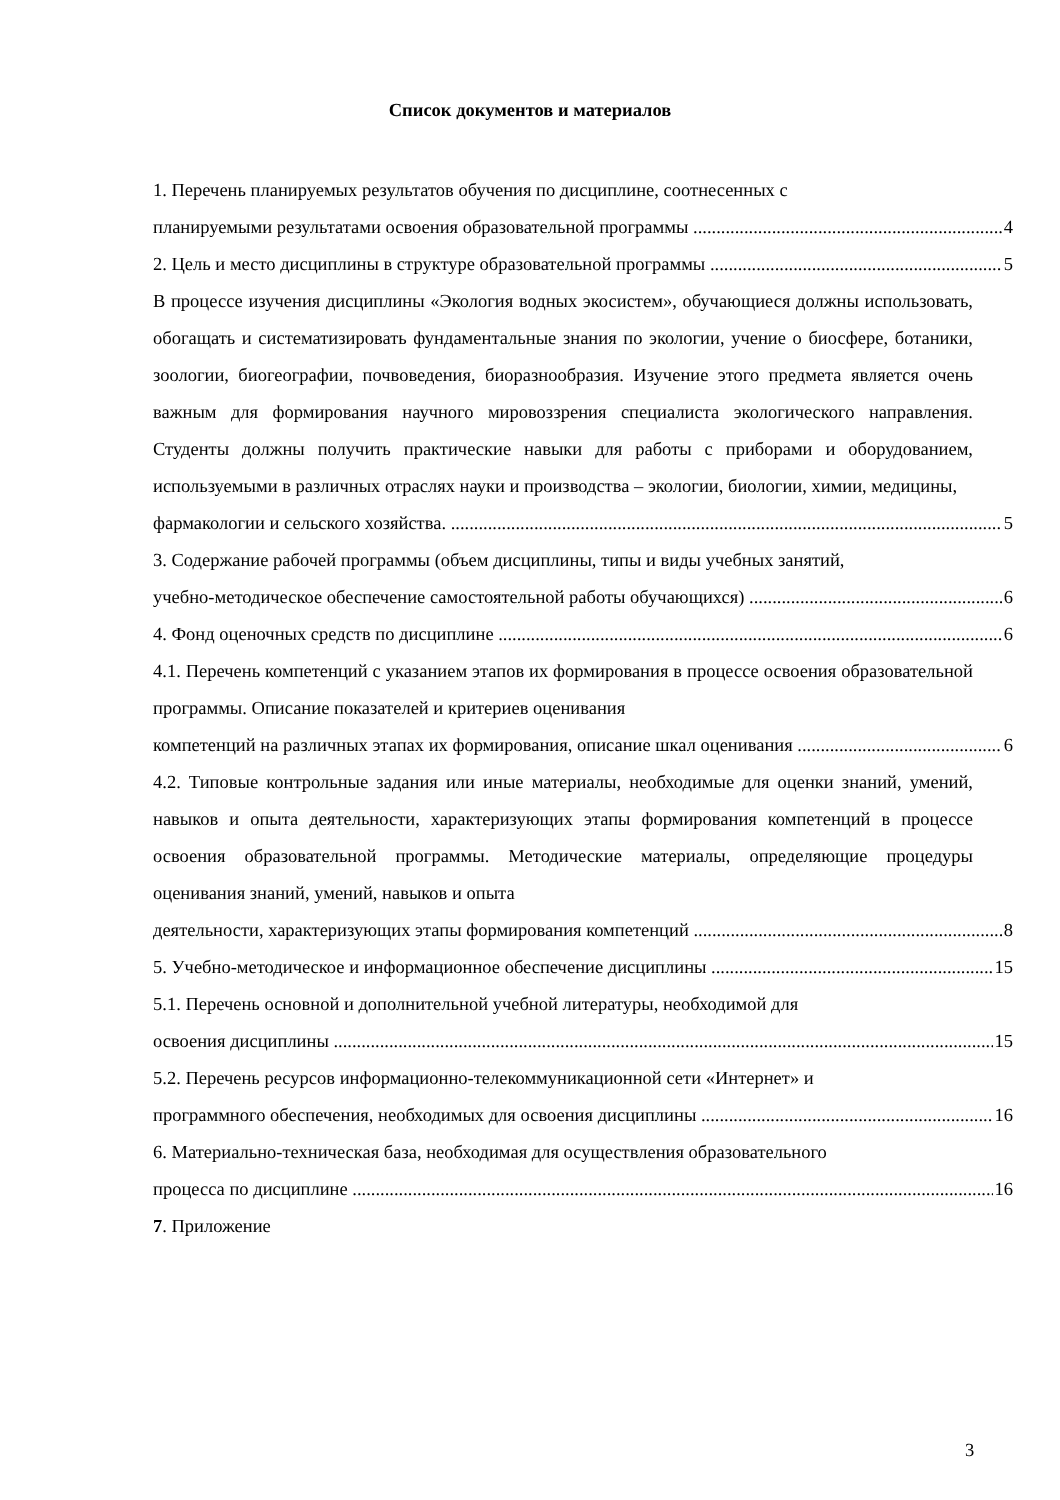Список документов и материалов
1. Перечень планируемых результатов обучения по дисциплине, соотнесенных с
планируемыми результатами освоения образовательной программы 4
2. Цель и место дисциплины в структуре образовательной программы 5
В процессе изучения дисциплины «Экология водных экосистем», обучающиеся должны использовать, обогащать и систематизировать фундаментальные знания по экологии, учение о биосфере, ботаники, зоологии, биогеографии, почвоведения, биоразнообразия. Изучение этого предмета является очень важным для формирования научного мировоззрения специалиста экологического направления. Студенты должны получить практические навыки для работы с приборами и оборудованием, используемыми в различных отраслях науки и производства – экологии, биологии, химии, медицины,
фармакологии и сельского хозяйства. 5
3. Содержание рабочей программы (объем дисциплины, типы и виды учебных занятий,
учебно-методическое обеспечение самостоятельной работы обучающихся) 6
4. Фонд оценочных средств по дисциплине 6
4.1. Перечень компетенций с указанием этапов их формирования в процессе освоения образовательной программы. Описание показателей и критериев оценивания
компетенций на различных этапах их формирования, описание шкал оценивания 6
4.2. Типовые контрольные задания или иные материалы, необходимые для оценки знаний, умений, навыков и опыта деятельности, характеризующих этапы формирования компетенций в процессе освоения образовательной программы. Методические материалы, определяющие процедуры оценивания знаний, умений, навыков и опыта
деятельности, характеризующих этапы формирования компетенций 8
5. Учебно-методическое и информационное обеспечение дисциплины 15
5.1. Перечень основной и дополнительной учебной литературы, необходимой для
освоения дисциплины 15
5.2. Перечень ресурсов информационно-телекоммуникационной сети «Интернет» и
программного обеспечения, необходимых для освоения дисциплины 16
6. Материально-техническая база, необходимая для осуществления образовательного
процесса по дисциплине 16
7. Приложение
3